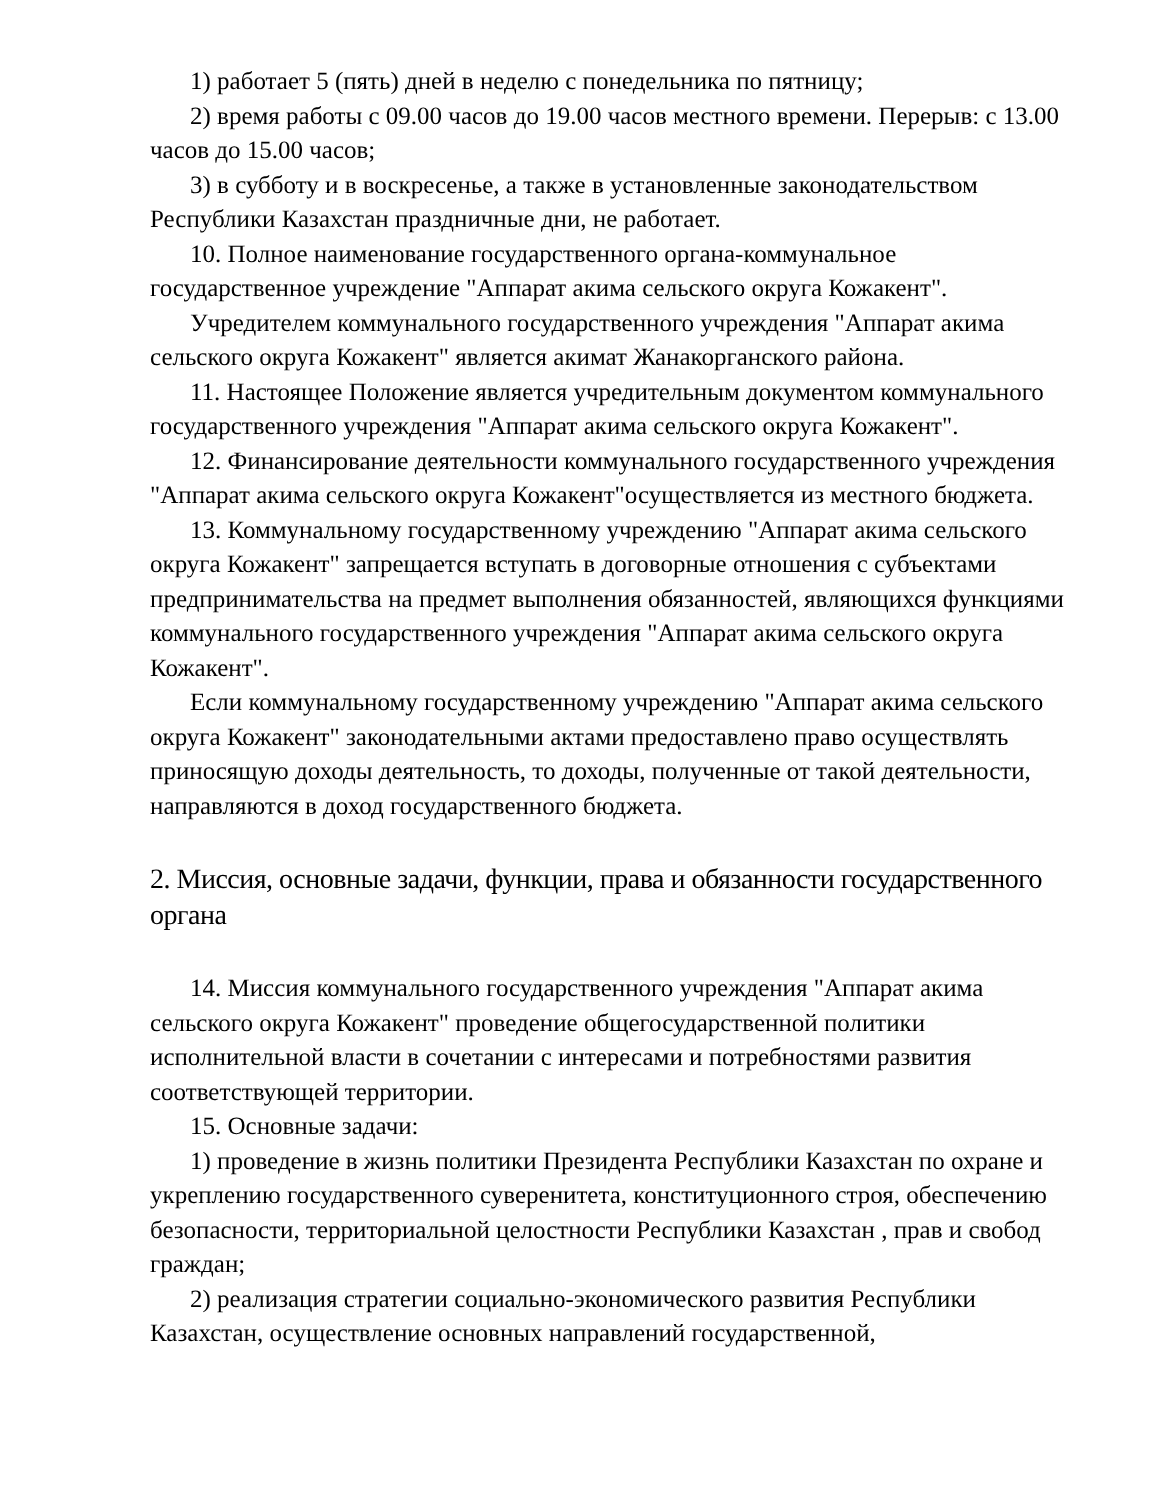1) работает 5 (пять) дней в неделю с понедельника по пятницу;
2) время работы с 09.00 часов до 19.00 часов местного времени. Перерыв: с 13.00 часов до 15.00 часов;
3) в субботу и в воскресенье, а также в установленные законодательством Республики Казахстан праздничные дни, не работает.
10. Полное наименование государственного органа-коммунальное государственное учреждение "Аппарат акима сельского округа Кожакент".
Учредителем коммунального государственного учреждения "Аппарат акима сельского округа Кожакент" является акимат Жанакорганского района.
11. Настоящее Положение является учредительным документом коммунального государственного учреждения "Аппарат акима сельского округа Кожакент".
12. Финансирование деятельности коммунального государственного учреждения "Аппарат акима сельского округа Кожакент"осуществляется из местного бюджета.
13. Коммунальному государственному учреждению "Аппарат акима сельского округа Кожакент" запрещается вступать в договорные отношения с субъектами предпринимательства на предмет выполнения обязанностей, являющихся функциями коммунального государственного учреждения "Аппарат акима сельского округа Кожакент".
Если коммунальному государственному учреждению "Аппарат акима сельского округа Кожакент" законодательными актами предоставлено право осуществлять приносящую доходы деятельность, то доходы, полученные от такой деятельности, направляются в доход государственного бюджета.
2. Миссия, основные задачи, функции, права и обязанности государственного органа
14. Миссия коммунального государственного учреждения "Аппарат акима сельского округа Кожакент" проведение общегосударственной политики исполнительной власти в сочетании с интересами и потребностями развития соответствующей территории.
15. Основные задачи:
1) проведение в жизнь политики Президента Республики Казахстан по охране и укреплению государственного суверенитета, конституционного строя, обеспечению безопасности, территориальной целостности Республики Казахстан , прав и свобод граждан;
2) реализация стратегии социально-экономического развития Республики Казахстан, осуществление основных направлений государственной,